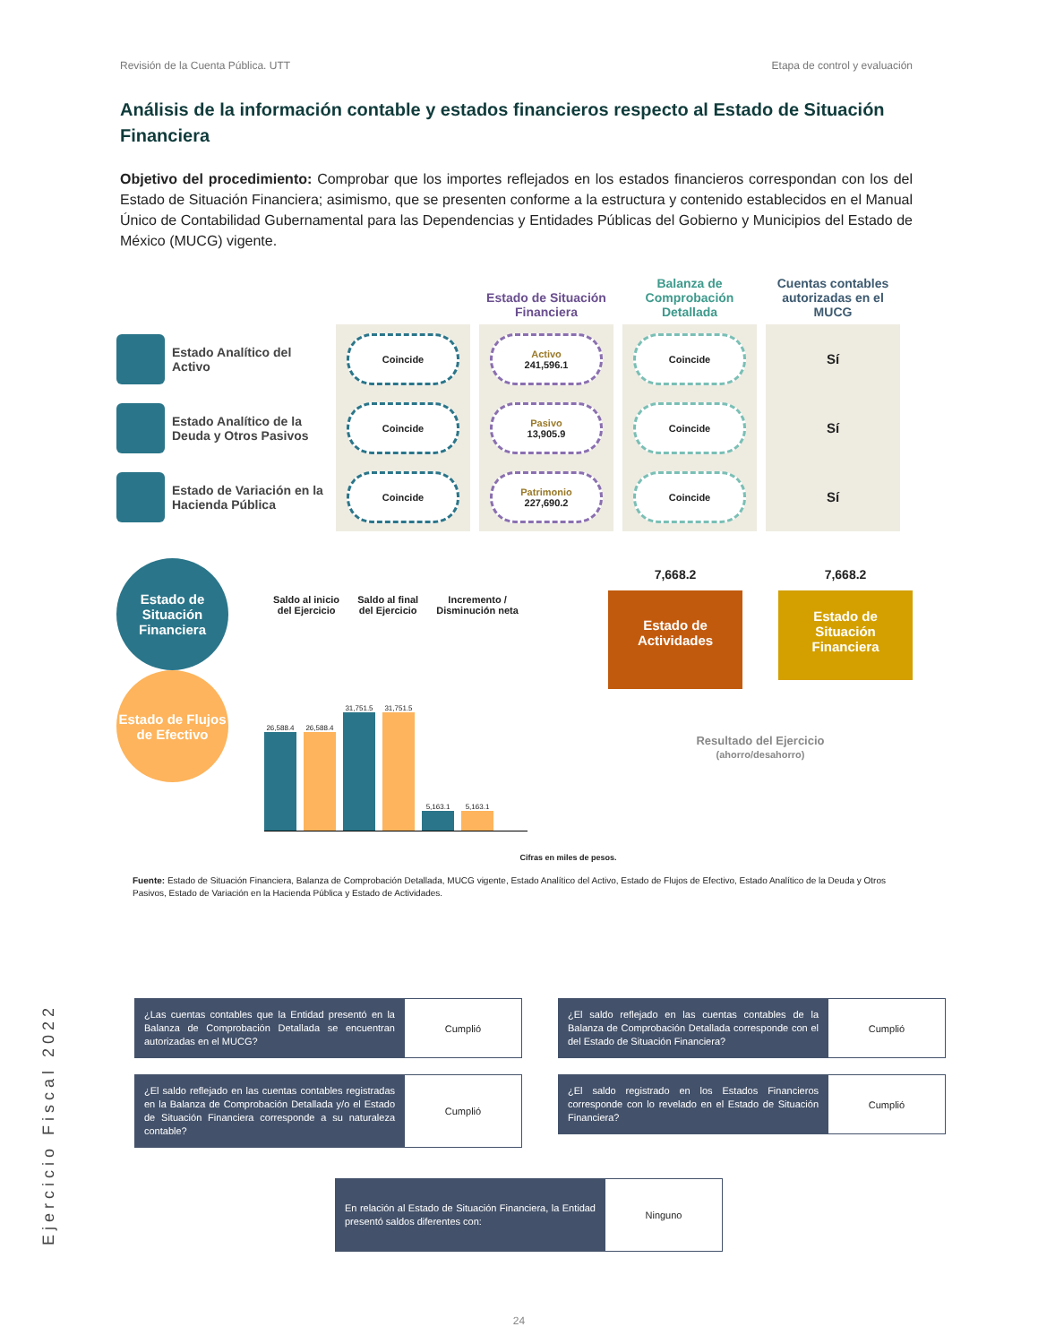Revisión de la Cuenta Pública. UTT Etapa de control y evaluación
Análisis de la información contable y estados financieros respecto al Estado de Situación Financiera
Objetivo del procedimiento: Comprobar que los importes reflejados en los estados financieros correspondan con los del Estado de Situación Financiera; asimismo, que se presenten conforme a la estructura y contenido establecidos en el Manual Único de Contabilidad Gubernamental para las Dependencias y Entidades Públicas del Gobierno y Municipios del Estado de México (MUCG) vigente.
Estado de Situación Financiera
Balanza de Comprobación Detallada
Cuentas contables autorizadas en el MUCG
Estado Analítico del Activo
Coincide
Activo
241,596.1
Coincide
Sí
Estado Analítico de la Deuda y Otros Pasivos
Coincide
Pasivo
13,905.9
Coincide
Sí
Estado de Variación en la Hacienda Pública
Coincide
Patrimonio
227,690.2
Coincide
Sí
Estado de Situación Financiera
Estado de Flujos de Efectivo
Saldo al inicio
del Ejercicio Saldo al final
del Ejercicio Incremento /
Disminución neta
26,588.4
26,588.4
31,751.5
31,751.5
5,163.1
5,163.1
7,668.2
Estado de Actividades
7,668.2
Estado de Situación Financiera
Resultado del Ejercicio
(ahorro/desahorro)
Cifras en miles de pesos.
Fuente: Estado de Situación Financiera, Balanza de Comprobación Detallada, MUCG vigente, Estado Analítico del Activo, Estado de Flujos de Efectivo, Estado Analítico de la Deuda y Otros Pasivos, Estado de Variación en la Hacienda Pública y Estado de Actividades.
| ¿Las cuentas contables que la Entidad presentó en la Balanza de Comprobación Detallada se encuentran autorizadas en el MUCG? | Cumplió |
| ¿El saldo reflejado en las cuentas contables registradas en la Balanza de Comprobación Detallada y/o el Estado de Situación Financiera corresponde a su naturaleza contable? | Cumplió |
| ¿El saldo reflejado en las cuentas contables de la Balanza de Comprobación Detallada corresponde con el del Estado de Situación Financiera? | Cumplió |
| ¿El saldo registrado en los Estados Financieros corresponde con lo revelado en el Estado de Situación Financiera? | Cumplió |
| En relación al Estado de Situación Financiera, la Entidad presentó saldos diferentes con: | Ninguno |
Ejercicio Fiscal 2022
24